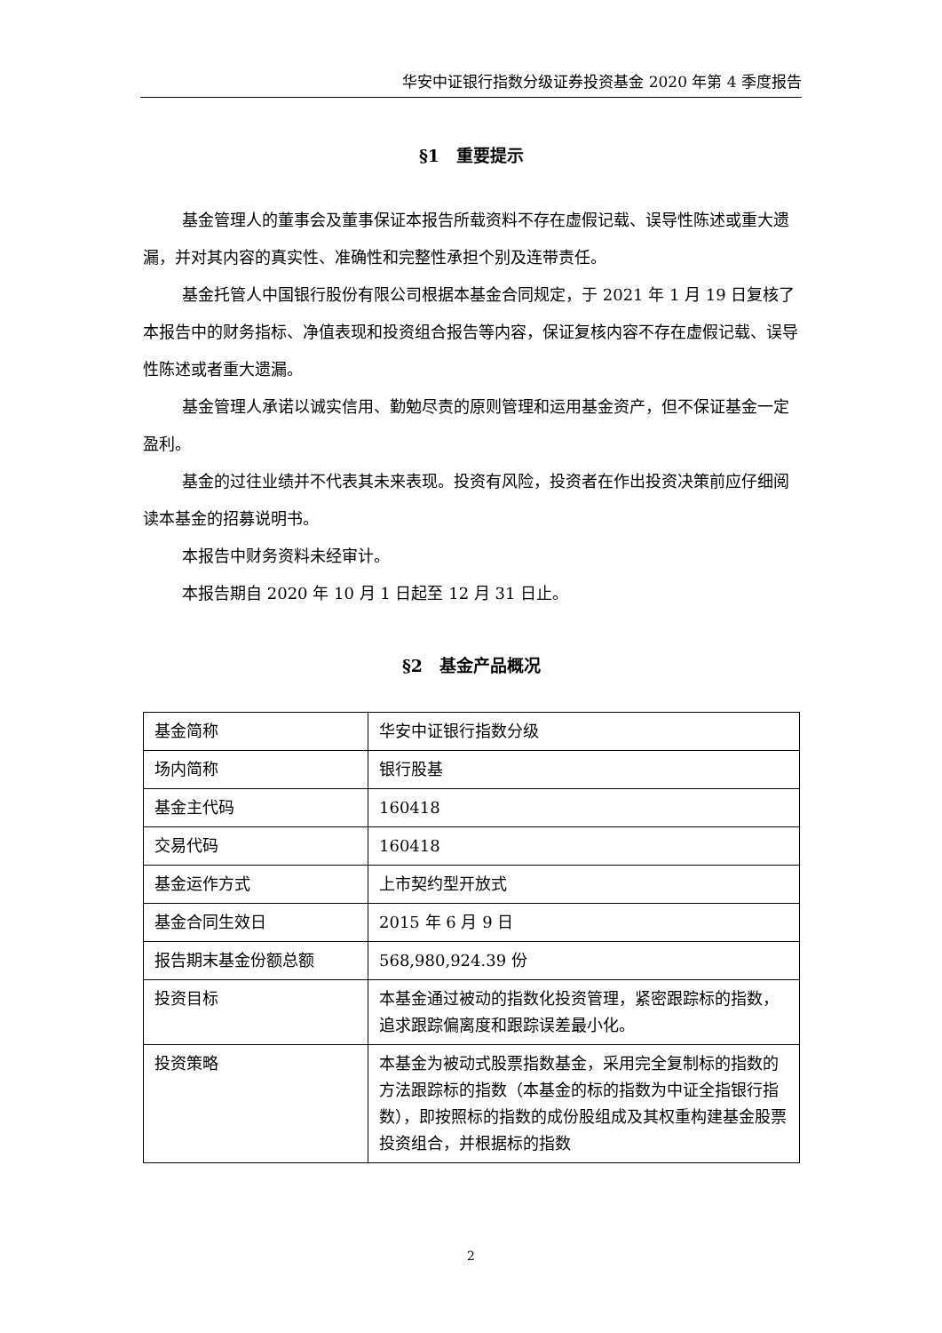华安中证银行指数分级证券投资基金 2020 年第 4 季度报告
§1　重要提示
基金管理人的董事会及董事保证本报告所载资料不存在虚假记载、误导性陈述或重大遗漏，并对其内容的真实性、准确性和完整性承担个别及连带责任。
基金托管人中国银行股份有限公司根据本基金合同规定，于 2021 年 1 月 19 日复核了本报告中的财务指标、净值表现和投资组合报告等内容，保证复核内容不存在虚假记载、误导性陈述或者重大遗漏。
基金管理人承诺以诚实信用、勤勉尽责的原则管理和运用基金资产，但不保证基金一定盈利。
基金的过往业绩并不代表其未来表现。投资有风险，投资者在作出投资决策前应仔细阅读本基金的招募说明书。
本报告中财务资料未经审计。
本报告期自 2020 年 10 月 1 日起至 12 月 31 日止。
§2　基金产品概况
| 基金简称 | 华安中证银行指数分级 |
| 场内简称 | 银行股基 |
| 基金主代码 | 160418 |
| 交易代码 | 160418 |
| 基金运作方式 | 上市契约型开放式 |
| 基金合同生效日 | 2015 年 6 月 9 日 |
| 报告期末基金份额总额 | 568,980,924.39 份 |
| 投资目标 | 本基金通过被动的指数化投资管理，紧密跟踪标的指数，追求跟踪偏离度和跟踪误差最小化。 |
| 投资策略 | 本基金为被动式股票指数基金，采用完全复制标的指数的方法跟踪标的指数（本基金的标的指数为中证全指银行指数），即按照标的指数的成份股组成及其权重构建基金股票投资组合，并根据标的指数 |
2